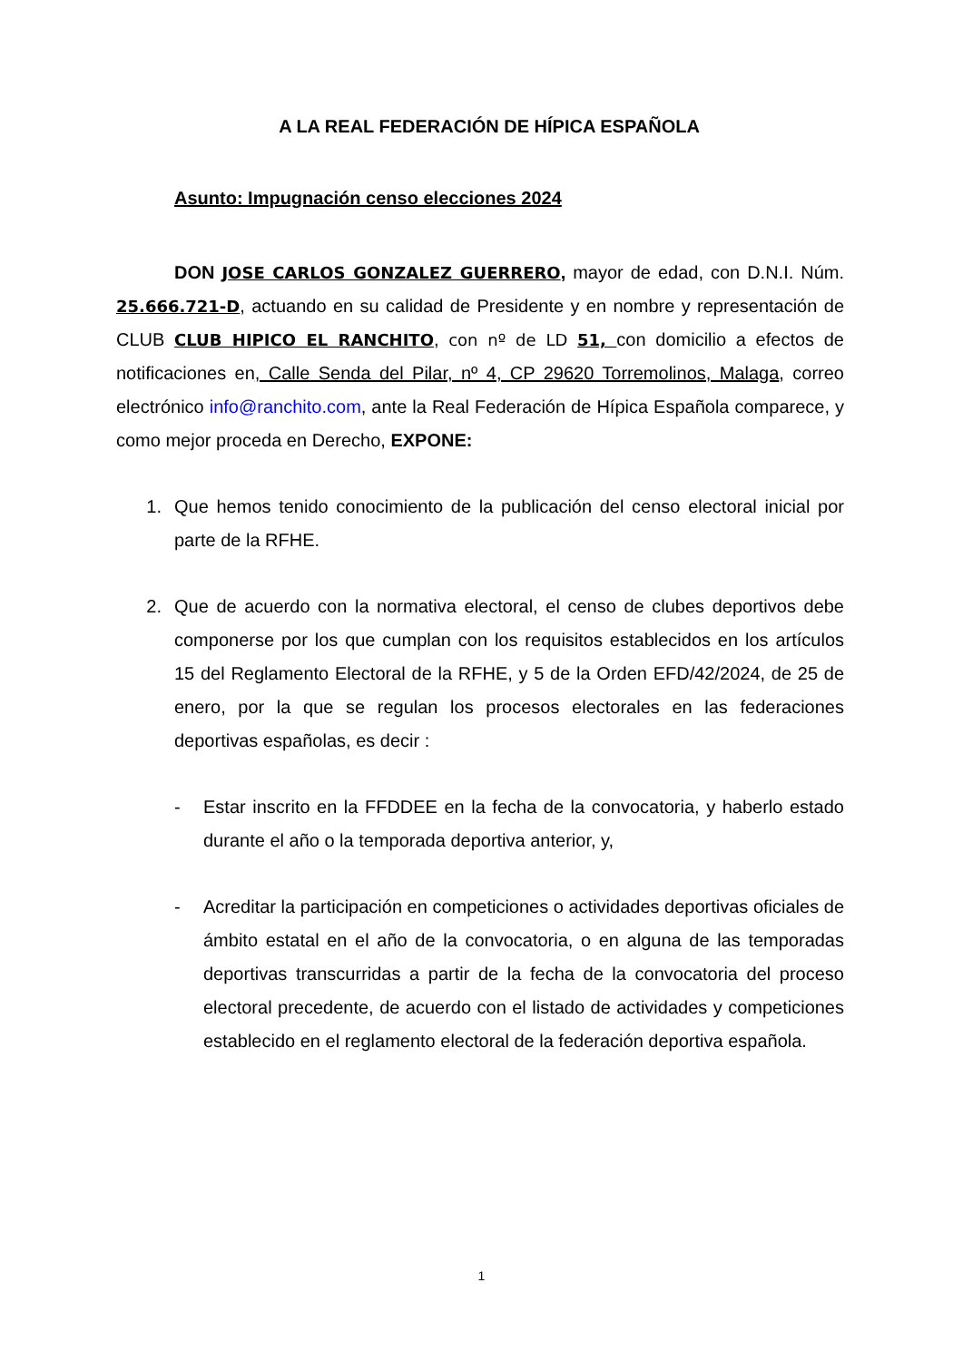A LA REAL FEDERACIÓN DE HÍPICA ESPAÑOLA
Asunto: Impugnación censo elecciones 2024
DON JOSE CARLOS GONZALEZ GUERRERO, mayor de edad, con D.N.I. Núm. 25.666.721-D, actuando en su calidad de Presidente y en nombre y representación de CLUB CLUB HIPICO EL RANCHITO, con nº de LD 51, con domicilio a efectos de notificaciones en, Calle Senda del Pilar, nº 4, CP 29620 Torremolinos, Malaga, correo electrónico info@ranchito.com, ante la Real Federación de Hípica Española comparece, y como mejor proceda en Derecho, EXPONE:
1. Que hemos tenido conocimiento de la publicación del censo electoral inicial por parte de la RFHE.
2. Que de acuerdo con la normativa electoral, el censo de clubes deportivos debe componerse por los que cumplan con los requisitos establecidos en los artículos 15 del Reglamento Electoral de la RFHE, y 5 de la Orden EFD/42/2024, de 25 de enero, por la que se regulan los procesos electorales en las federaciones deportivas españolas, es decir :
- Estar inscrito en la FFDDEE en la fecha de la convocatoria, y haberlo estado durante el año o la temporada deportiva anterior, y,
- Acreditar la participación en competiciones o actividades deportivas oficiales de ámbito estatal en el año de la convocatoria, o en alguna de las temporadas deportivas transcurridas a partir de la fecha de la convocatoria del proceso electoral precedente, de acuerdo con el listado de actividades y competiciones establecido en el reglamento electoral de la federación deportiva española.
1